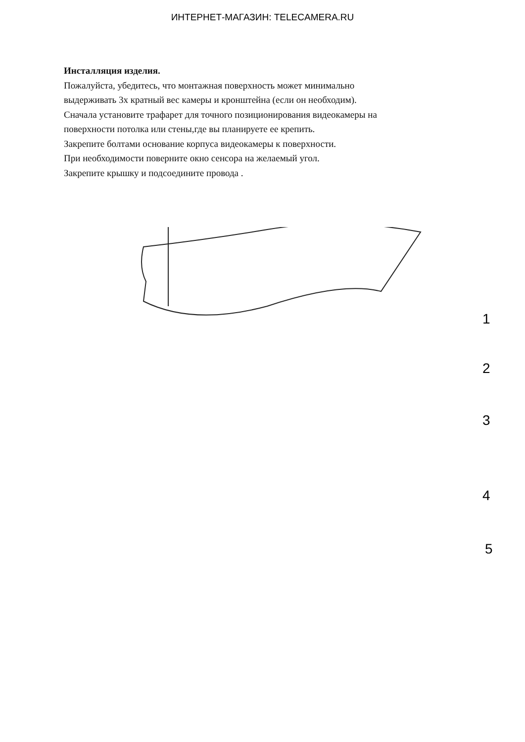ИНТЕРНЕТ-МАГАЗИН: TELECAMERA.RU
Инсталляция изделия.
Пожалуйста, убедитесь, что монтажная поверхность может минимально
выдерживать 3х кратный вес камеры и кронштейна (если он необходим).
Сначала установите трафарет для точного позиционирования видеокамеры на
поверхности потолка или стены,где вы планируете ее крепить.
Закрепите болтами основание корпуса видеокамеры к поверхности.
При необходимости поверните окно сенсора на желаемый угол.
Закрепите крышку и подсоедините провода .
1
2
3
4
5